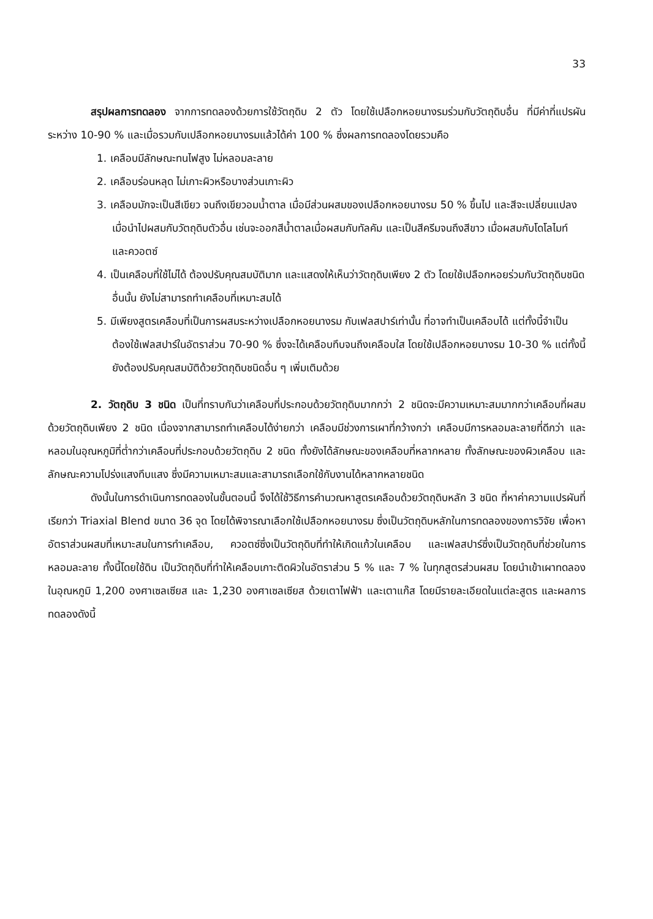33
สรุปผลการทดลอง จากการทดลองด้วยการใช้วัตถุดิบ 2 ตัว โดยใช้เปลือกหอยนางรมร่วมกับวัตถุดิบอื่น ที่มีค่าที่แปรผันระหว่าง 10-90 % และเมื่อรวมกับเปลือกหอยนางรมแล้วได้ค่า 100 % ซึ่งผลการทดลองโดยรวมคือ
1. เคลือบมีลักษณะทนไฟสูง ไม่หลอมละลาย
2. เคลือบร่อนหลุด ไม่เกาะผิวหรือบางส่วนเกาะผิว
3. เคลือบมักจะเป็นสีเขียว จนถึงเขียวอมน้ำตาล เมื่อมีส่วนผสมของเปลือกหอยนางรม 50 % ขึ้นไป และสีจะเปลี่ยนแปลงเมื่อนำไปผสมกับวัตถุดิบตัวอื่น เช่นจะออกสีน้ำตาลเมื่อผสมกับทัลคัม และเป็นสีครีมจนถึงสีขาว เมื่อผสมกับโดโลไมท์ และควอตซ์
4. เป็นเคลือบที่ใช้ไม่ได้ ต้องปรับคุณสมบัติมาก และแสดงให้เห็นว่าวัตถุดิบเพียง 2 ตัว โดยใช้เปลือกหอยร่วมกับวัตถุดิบชนิดอื่นนั้น ยังไม่สามารถทำเคลือบที่เหมาะสมได้
5. มีเพียงสูตรเคลือบที่เป็นการผสมระหว่างเปลือกหอยนางรม กับเฟลสปาร์เท่านั้น ที่อาจทำเป็นเคลือบได้ แต่ทั้งนี้จำเป็นต้องใช้เฟลสปาร์ในอัตราส่วน 70-90 % ซึ่งจะได้เคลือบทึบจนถึงเคลือบใส โดยใช้เปลือกหอยนางรม 10-30 % แต่ทั้งนี้ยังต้องปรับคุณสมบัติด้วยวัตถุดิบชนิดอื่น ๆ เพิ่มเติมด้วย
2. วัตถุดิบ 3 ชนิด เป็นที่ทราบกันว่าเคลือบที่ประกอบด้วยวัตถุดิบมากกว่า 2 ชนิดจะมีความเหมาะสมมากกว่าเคลือบที่ผสมด้วยวัตถุดิบเพียง 2 ชนิด เนื่องจากสามารถทำเคลือบได้ง่ายกว่า เคลือบมีช่วงการเผาที่กว้างกว่า เคลือบมีการหลอมละลายที่ดีกว่า และหลอมในอุณหภูมิที่ต่ำกว่าเคลือบที่ประกอบด้วยวัตถุดิบ 2 ชนิด ทั้งยังได้ลักษณะของเคลือบที่หลากหลาย ทั้งลักษณะของผิวเคลือบ และลักษณะความโปร่งแสงทึบแสง ซึ่งมีความเหมาะสมและสามารถเลือกใช้กับงานได้หลากหลายชนิด
ดังนั้นในการดำเนินการทดลองในขั้นตอนนี้ จึงได้ใช้วิธีการคำนวณหาสูตรเคลือบด้วยวัตถุดิบหลัก 3 ชนิด ที่หาค่าความแปรผันที่เรียกว่า Triaxial Blend ขนาด 36 จุด โดยได้พิจารณาเลือกใช้เปลือกหอยนางรม ซึ่งเป็นวัตถุดิบหลักในการทดลองของการวิจัย เพื่อหาอัตราส่วนผสมที่เหมาะสมในการทำเคลือบ, ควอตซ์ซึ่งเป็นวัตถุดิบที่ทำให้เกิดแก้วในเคลือบ และเฟลสปาร์ซึ่งเป็นวัตถุดิบที่ช่วยในการหลอมละลาย ทั้งนี้โดยใช้ดิน เป็นวัตถุดิบที่ทำให้เคลือบเกาะติดผิวในอัตราส่วน 5 % และ 7 % ในทุกสูตรส่วนผสม โดยนำเข้าเผาทดลอง ในอุณหภูมิ 1,200 องศาเซลเซียส และ 1,230 องศาเซลเซียส ด้วยเตาไฟฟ้า และเตาแก๊ส โดยมีรายละเอียดในแต่ละสูตร และผลการทดลองดังนี้